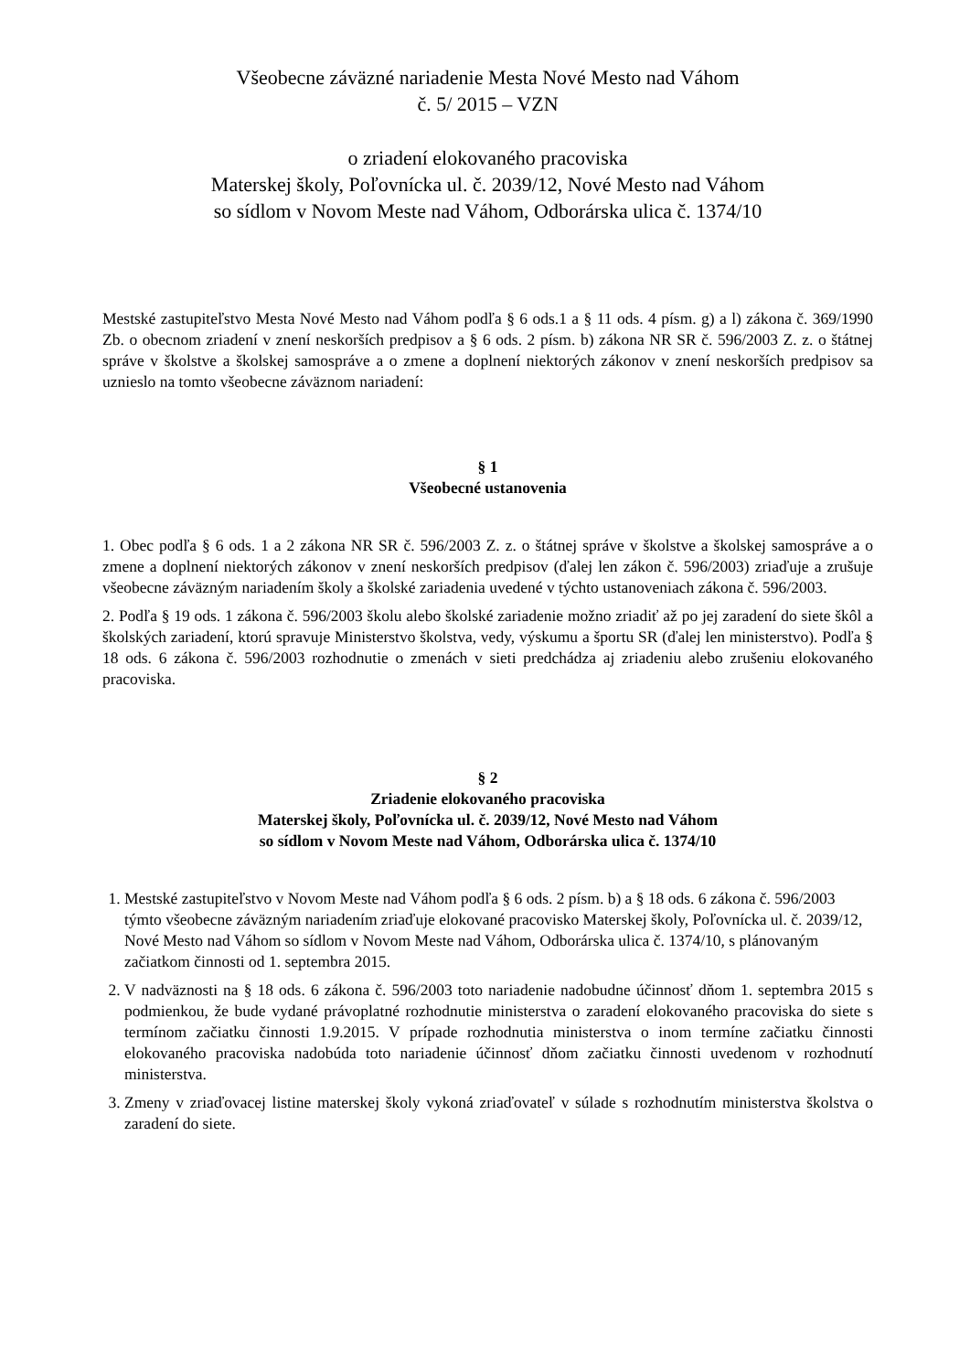Všeobecne záväzné nariadenie Mesta Nové Mesto nad Váhom
č. 5/ 2015 – VZN
o zriadení elokovaného pracoviska
Materskej školy, Poľovnícka ul. č. 2039/12, Nové Mesto nad Váhom
so sídlom v Novom Meste nad Váhom, Odborárska ulica č. 1374/10
Mestské zastupiteľstvo Mesta Nové Mesto nad Váhom podľa § 6 ods.1 a § 11 ods. 4 písm. g) a l) zákona č. 369/1990 Zb. o obecnom zriadení v znení neskorších predpisov a § 6 ods. 2 písm. b) zákona NR SR č. 596/2003 Z. z. o štátnej správe v školstve a školskej samospráve a o zmene a doplnení niektorých zákonov v znení neskorších predpisov sa uznieslo na tomto všeobecne záväznom nariadení:
§ 1
Všeobecné ustanovenia
1. Obec podľa § 6 ods. 1 a 2 zákona NR SR č. 596/2003 Z. z. o štátnej správe v školstve a školskej samospráve a o zmene a doplnení niektorých zákonov v znení neskorších predpisov (ďalej len zákon č. 596/2003) zriaďuje a zrušuje všeobecne záväzným nariadením školy a školské zariadenia uvedené v týchto ustanoveniach zákona č. 596/2003.
2. Podľa § 19 ods. 1 zákona č. 596/2003 školu alebo školské zariadenie možno zriadiť až po jej zaradení do siete škôl a školských zariadení, ktorú spravuje Ministerstvo školstva, vedy, výskumu a športu SR (ďalej len ministerstvo). Podľa § 18 ods. 6 zákona č. 596/2003 rozhodnutie o zmenách v sieti predchádza aj zriadeniu alebo zrušeniu elokovaného pracoviska.
§ 2
Zriadenie elokovaného pracoviska
Materskej školy, Poľovnícka ul. č. 2039/12, Nové Mesto nad Váhom
so sídlom v Novom Meste nad Váhom, Odborárska ulica č. 1374/10
1. Mestské zastupiteľstvo v Novom Meste nad Váhom podľa § 6 ods. 2 písm. b) a § 18 ods. 6 zákona č. 596/2003 týmto všeobecne záväzným nariadením zriaďuje elokované pracovisko Materskej školy, Poľovnícka ul. č. 2039/12, Nové Mesto nad Váhom so sídlom v Novom Meste nad Váhom, Odborárska ulica č. 1374/10, s plánovaným začiatkom činnosti od 1. septembra 2015.
2. V nadväznosti na § 18 ods. 6 zákona č. 596/2003 toto nariadenie nadobudne účinnosť dňom 1. septembra 2015 s podmienkou, že bude vydané právoplatné rozhodnutie ministerstva o zaradení elokovaného pracoviska do siete s termínom začiatku činnosti 1.9.2015. V prípade rozhodnutia ministerstva o inom termíne začiatku činnosti elokovaného pracoviska nadobúda toto nariadenie účinnosť dňom začiatku činnosti uvedenom v rozhodnutí ministerstva.
3. Zmeny v zriaďovacej listine materskej školy vykoná zriaďovateľ v súlade s rozhodnutím ministerstva školstva o zaradení do siete.